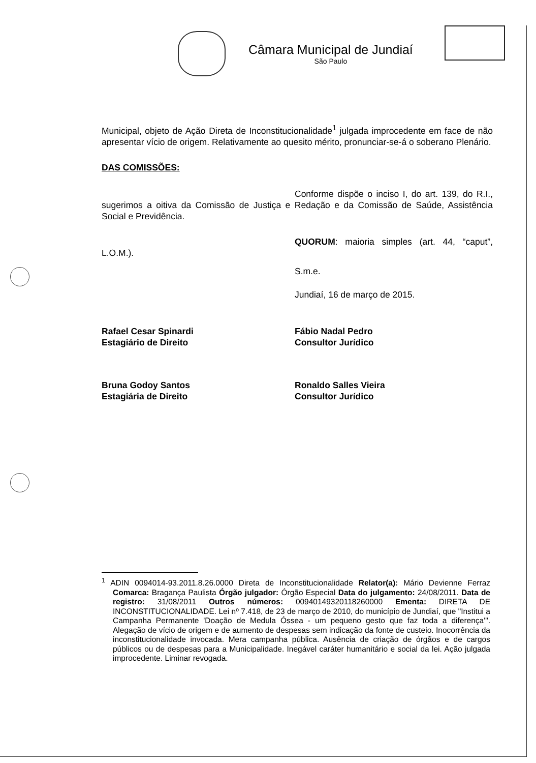Câmara Municipal de Jundiaí
São Paulo
Municipal, objeto de Ação Direta de Inconstitucionalidade<sup>1</sup> julgada improcedente em face de não apresentar vício de origem. Relativamente ao quesito mérito, pronunciar-se-á o soberano Plenário.
DAS COMISSÕES:
Conforme dispõe o inciso I, do art. 139, do R.I., sugerimos a oitiva da Comissão de Justiça e Redação e da Comissão de Saúde, Assistência Social e Previdência.
QUORUM: maioria simples (art. 44, “caput”, L.O.M.).
S.m.e.
Jundiaí, 16 de março de 2015.
Rafael Cesar Spinardi
Estagiário de Direito
Fábio Nadal Pedro
Consultor Jurídico
Bruna Godoy Santos
Estagiária de Direito
Ronaldo Salles Vieira
Consultor Jurídico
<sup>1</sup> ADIN 0094014-93.2011.8.26.0000 Direta de Inconstitucionalidade Relator(a): Mário Devienne Ferraz Comarca: Bragança Paulista Órgão julgador: Órgão Especial Data do julgamento: 24/08/2011. Data de registro: 31/08/2011 Outros números: 00940149320118260000 Ementa: DIRETA DE INCONSTITUCIONALIDADE. Lei nº 7.418, de 23 de março de 2010, do município de Jundiaí, que "Institui a Campanha Permanente 'Doação de Medula Óssea - um pequeno gesto que faz toda a diferença'". Alegação de vício de origem e de aumento de despesas sem indicação da fonte de custeio. Inocorrência da inconstitucionalidade invocada. Mera campanha pública. Ausência de criação de órgãos e de cargos públicos ou de despesas para a Municipalidade. Inegável caráter humanitário e social da lei. Ação julgada improcedente. Liminar revogada.